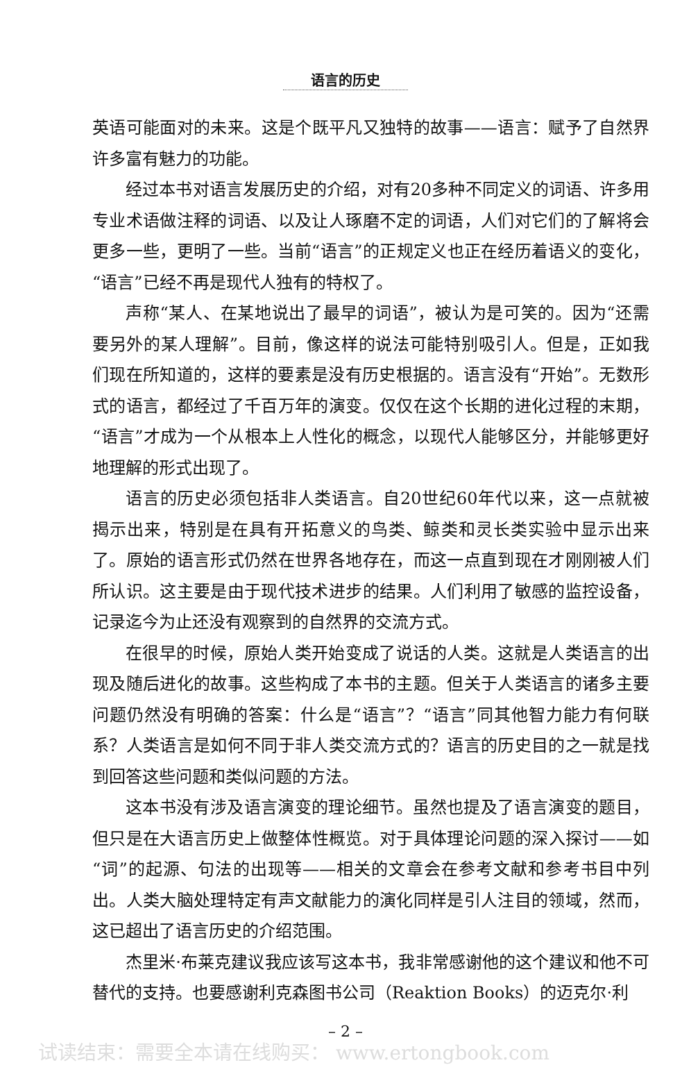语言的历史
英语可能面对的未来。这是个既平凡又独特的故事——语言：赋予了自然界许多富有魅力的功能。
经过本书对语言发展历史的介绍，对有20多种不同定义的词语、许多用专业术语做注释的词语、以及让人琢磨不定的词语，人们对它们的了解将会更多一些，更明了一些。当前“语言”的正规定义也正在经历着语义的变化，“语言”已经不再是现代人独有的特权了。
声称“某人、在某地说出了最早的词语”，被认为是可笑的。因为“还需要另外的某人理解”。目前，像这样的说法可能特别吸引人。但是，正如我们现在所知道的，这样的要素是没有历史根据的。语言没有“开始”。无数形式的语言，都经过了千百万年的演变。仅仅在这个长期的进化过程的末期，“语言”才成为一个从根本上人性化的概念，以现代人能够区分，并能够更好地理解的形式出现了。
语言的历史必须包括非人类语言。自20世纪60年代以来，这一点就被揭示出来，特别是在具有开拓意义的鸟类、鲸类和灵长类实验中显示出来了。原始的语言形式仍然在世界各地存在，而这一点直到现在才刚刚被人们所认识。这主要是由于现代技术进步的结果。人们利用了敏感的监控设备，记录迄今为止还没有观察到的自然界的交流方式。
在很早的时候，原始人类开始变成了说话的人类。这就是人类语言的出现及随后进化的故事。这些构成了本书的主题。但关于人类语言的诸多主要问题仍然没有明确的答案：什么是“语言”？“语言”同其他智力能力有何联系？人类语言是如何不同于非人类交流方式的？语言的历史目的之一就是找到回答这些问题和类似问题的方法。
这本书没有涉及语言演变的理论细节。虽然也提及了语言演变的题目，但只是在大语言历史上做整体性概览。对于具体理论问题的深入探讨——如“词”的起源、句法的出现等——相关的文章会在参考文献和参考书目中列出。人类大脑处理特定有声文献能力的演化同样是引人注目的领域，然而，这已超出了语言历史的介绍范围。
杰里米·布莱克建议我应该写这本书，我非常感谢他的这个建议和他不可替代的支持。也要感谢利克森图书公司（Reaktion Books）的迈克尔·利
– 2 –
试读结束：需要全本请在线购买： www.ertongbook.com